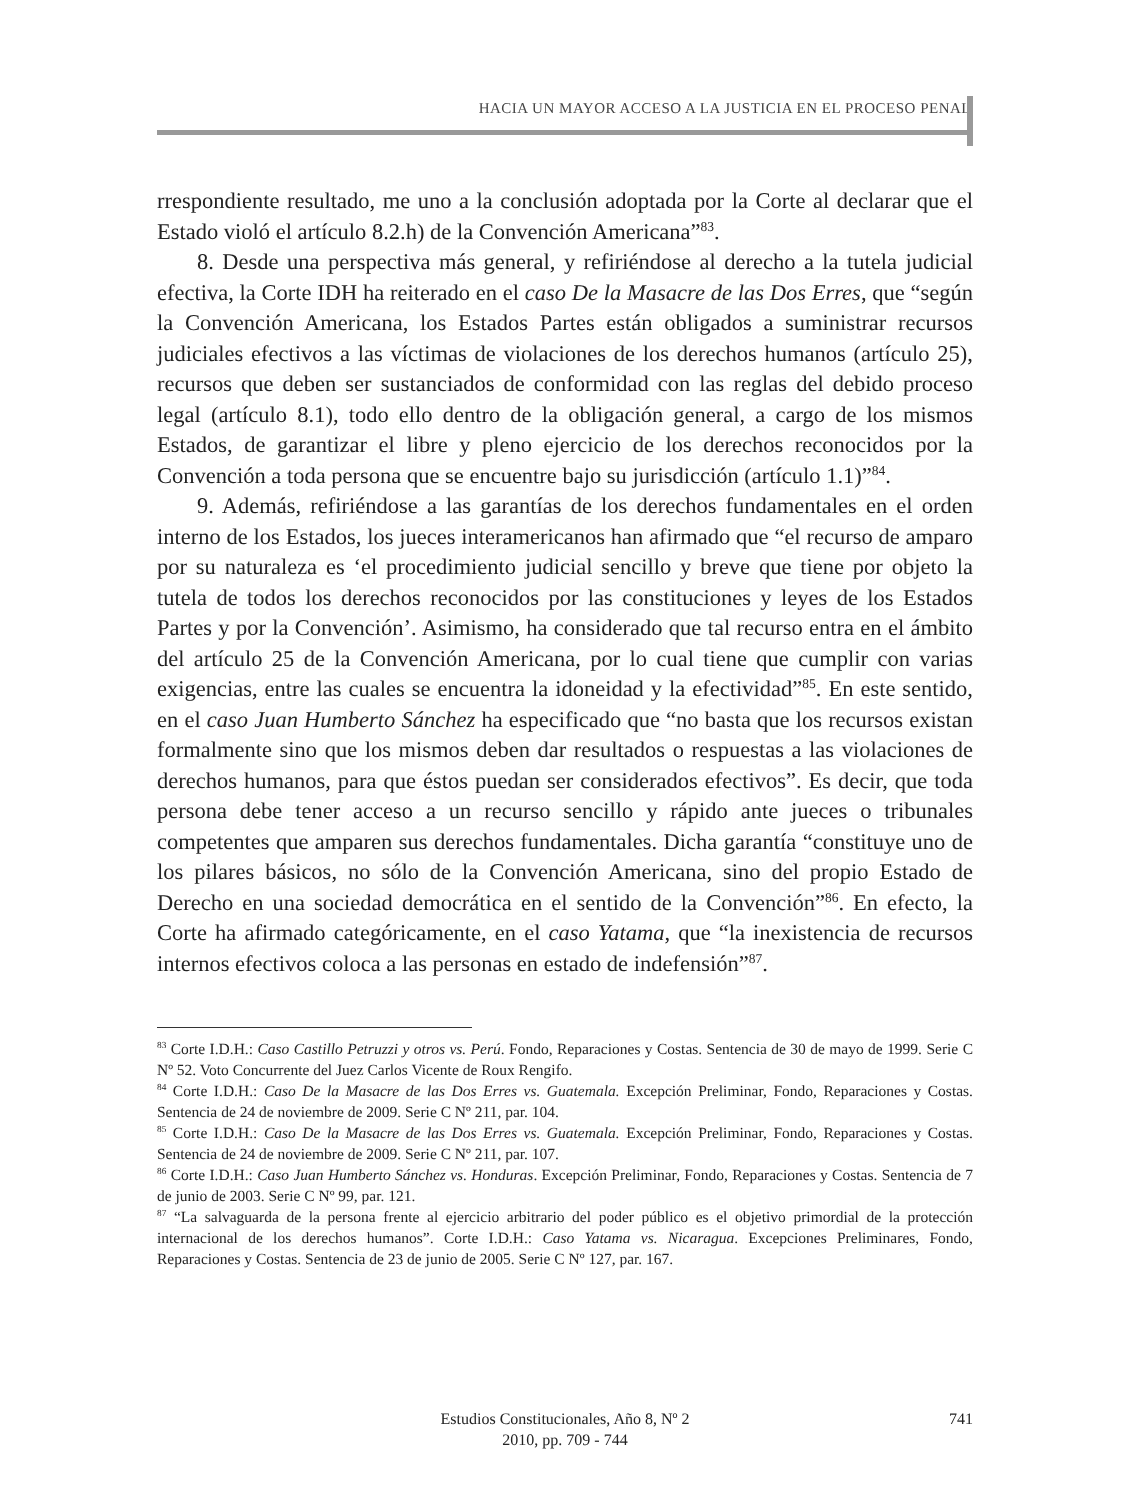HACIA UN MAYOR ACCESO A LA JUSTICIA EN EL PROCESO PENAL
rrespondiente resultado, me uno a la conclusión adoptada por la Corte al declarar que el Estado violó el artículo 8.2.h) de la Convención Americana”<sup>83</sup>.
8. Desde una perspectiva más general, y refiriéndose al derecho a la tutela judicial efectiva, la Corte IDH ha reiterado en el caso De la Masacre de las Dos Erres, que “según la Convención Americana, los Estados Partes están obligados a suministrar recursos judiciales efectivos a las víctimas de violaciones de los derechos humanos (artículo 25), recursos que deben ser sustanciados de conformidad con las reglas del debido proceso legal (artículo 8.1), todo ello dentro de la obligación general, a cargo de los mismos Estados, de garantizar el libre y pleno ejercicio de los derechos reconocidos por la Convención a toda persona que se encuentre bajo su jurisdicción (artículo 1.1)”<sup>84</sup>.
9. Además, refiriéndose a las garantías de los derechos fundamentales en el orden interno de los Estados, los jueces interamericanos han afirmado que “el recurso de amparo por su naturaleza es ‘el procedimiento judicial sencillo y breve que tiene por objeto la tutela de todos los derechos reconocidos por las constituciones y leyes de los Estados Partes y por la Convención’. Asimismo, ha considerado que tal recurso entra en el ámbito del artículo 25 de la Convención Americana, por lo cual tiene que cumplir con varias exigencias, entre las cuales se encuentra la idoneidad y la efectividad”<sup>85</sup>. En este sentido, en el caso Juan Humberto Sánchez ha especificado que “no basta que los recursos existan formalmente sino que los mismos deben dar resultados o respuestas a las violaciones de derechos humanos, para que éstos puedan ser considerados efectivos”. Es decir, que toda persona debe tener acceso a un recurso sencillo y rápido ante jueces o tribunales competentes que amparen sus derechos fundamentales. Dicha garantía “constituye uno de los pilares básicos, no sólo de la Convención Americana, sino del propio Estado de Derecho en una sociedad democrática en el sentido de la Convención”<sup>86</sup>. En efecto, la Corte ha afirmado categóricamente, en el caso Yatama, que “la inexistencia de recursos internos efectivos coloca a las personas en estado de indefensión”<sup>87</sup>.
<sup>83</sup> Corte I.D.H.: Caso Castillo Petruzzi y otros vs. Perú. Fondo, Reparaciones y Costas. Sentencia de 30 de mayo de 1999. Serie C Nº 52. Voto Concurrente del Juez Carlos Vicente de Roux Rengifo.
<sup>84</sup> Corte I.D.H.: Caso De la Masacre de las Dos Erres vs. Guatemala. Excepción Preliminar, Fondo, Reparaciones y Costas. Sentencia de 24 de noviembre de 2009. Serie C Nº 211, par. 104.
<sup>85</sup> Corte I.D.H.: Caso De la Masacre de las Dos Erres vs. Guatemala. Excepción Preliminar, Fondo, Reparaciones y Costas. Sentencia de 24 de noviembre de 2009. Serie C Nº 211, par. 107.
<sup>86</sup> Corte I.D.H.: Caso Juan Humberto Sánchez vs. Honduras. Excepción Preliminar, Fondo, Reparaciones y Costas. Sentencia de 7 de junio de 2003. Serie C Nº 99, par. 121.
<sup>87</sup> “La salvaguarda de la persona frente al ejercicio arbitrario del poder público es el objetivo primordial de la protección internacional de los derechos humanos”. Corte I.D.H.: Caso Yatama vs. Nicaragua. Excepciones Preliminares, Fondo, Reparaciones y Costas. Sentencia de 23 de junio de 2005. Serie C Nº 127, par. 167.
Estudios Constitucionales, Año 8, Nº 2
2010, pp. 709 - 744
741